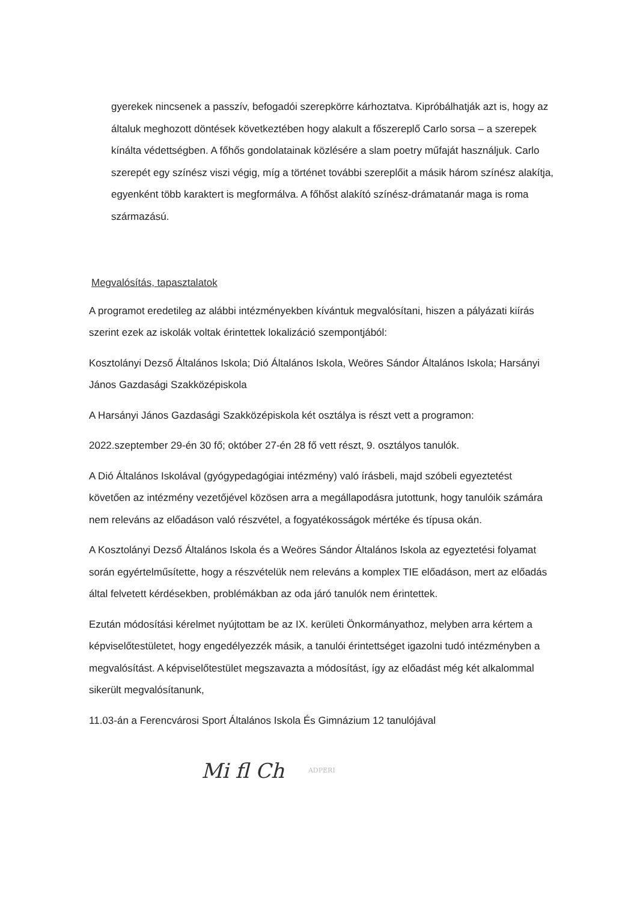gyerekek nincsenek a passzív, befogadói szerepkörre kárhoztatva. Kipróbálhatják azt is, hogy az általuk meghozott döntések következtében hogy alakult a főszereplő Carlo sorsa – a szerepek kínálta védettségben. A főhős gondolatainak közlésére a slam poetry műfaját használjuk. Carlo szerepét egy színész viszi végig, míg a történet további szereplőit a másik három színész alakítja, egyenként több karaktert is megformálva. A főhőst alakító színész-drámatanár maga is roma származású.
Megvalósítás, tapasztalatok
A programot eredetileg az alábbi intézményekben kívántuk megvalósítani, hiszen a pályázati kiírás szerint ezek az iskolák voltak érintettek lokalizáció szempontjából:
Kosztolányi Dezső Általános Iskola; Dió Általános Iskola, Weöres Sándor Általános Iskola; Harsányi János Gazdasági Szakközépiskola
A Harsányi János Gazdasági Szakközépiskola két osztálya is részt vett a programon:
2022.szeptember 29-én 30 fő; október 27-én 28 fő vett részt, 9. osztályos tanulók.
A Dió Általános Iskolával (gyógypedagógiai intézmény) való írásbeli, majd szóbeli egyeztetést követően az intézmény vezetőjével közösen arra a megállapodásra jutottunk, hogy tanulóik számára nem releváns az előadáson való részvétel, a fogyatékosságok mértéke és típusa okán.
A Kosztolányi Dezső Általános Iskola és a Weöres Sándor Általános Iskola az egyeztetési folyamat során egyértelműsítette, hogy a részvételük nem releváns a komplex TIE előadáson, mert az előadás által felvetett kérdésekben, problémákban az oda járó tanulók nem érintettek.
Ezután módosítási kérelmet nyújtottam be az IX. kerületi Önkormányathoz, melyben arra kértem a képviselőtestületet, hogy engedélyezzék másik, a tanulói érintettséget igazolni tudó intézményben a megvalósítást. A képviselőtestület megszavazta a módosítást, így az előadást még két alkalommal sikerült megvalósítanunk,
11.03-án a Ferencvárosi Sport Általános Iskola És Gimnázium 12 tanulójával
Mi fl Ch ADPERI